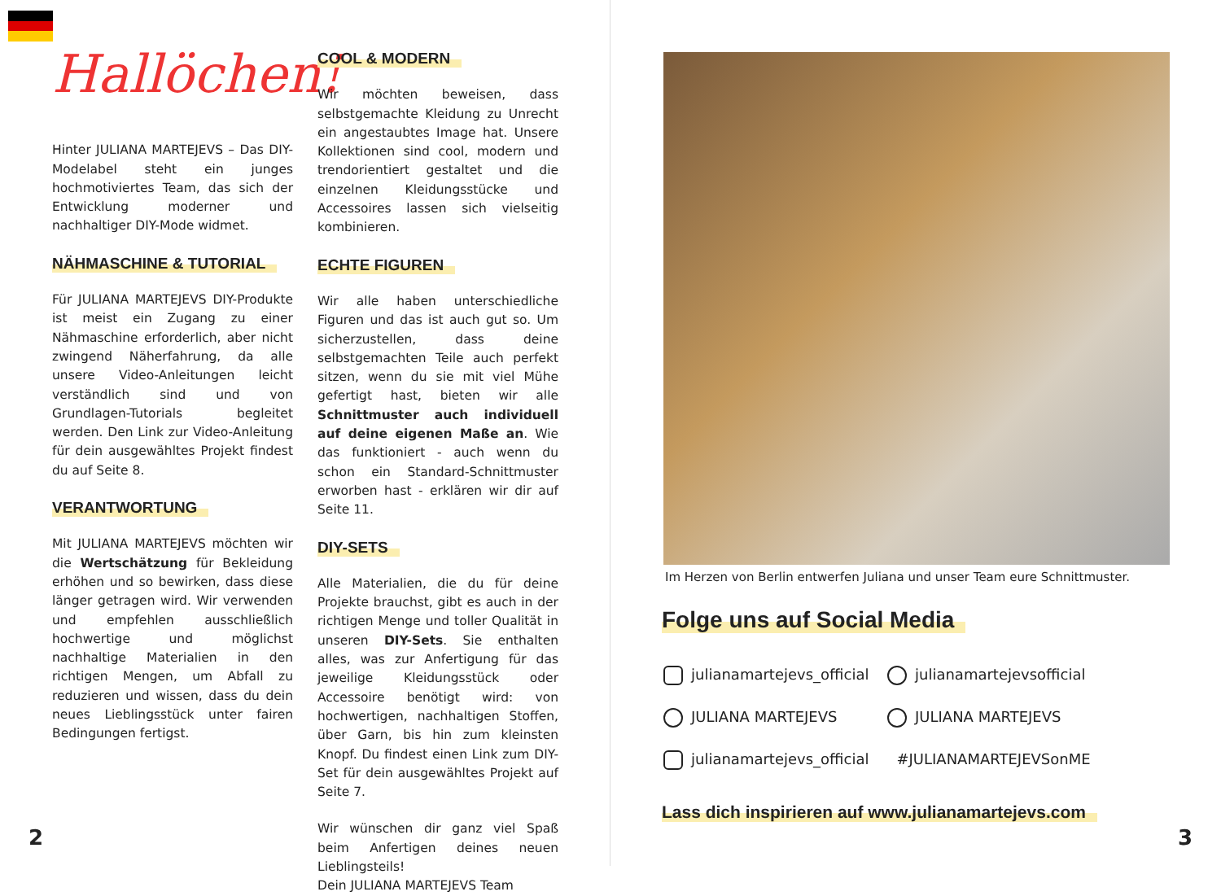Hallöchen!
Hinter JULIANA MARTEJEVS – Das DIY-Modelabel steht ein junges hochmotiviertes Team, das sich der Entwicklung moderner und nachhaltiger DIY-Mode widmet.
NÄHMASCHINE & TUTORIAL
Für JULIANA MARTEJEVS DIY-Produkte ist meist ein Zugang zu einer Nähmaschine erforderlich, aber nicht zwingend Näherfahrung, da alle unsere Video-Anleitungen leicht verständlich sind und von Grundlagen-Tutorials begleitet werden. Den Link zur Video-Anleitung für dein ausgewähltes Projekt findest du auf Seite 8.
VERANTWORTUNG
Mit JULIANA MARTEJEVS möchten wir die Wertschätzung für Bekleidung erhöhen und so bewirken, dass diese länger getragen wird. Wir verwenden und empfehlen ausschließlich hochwertige und möglichst nachhaltige Materialien in den richtigen Mengen, um Abfall zu reduzieren und wissen, dass du dein neues Lieblingsstück unter fairen Bedingungen fertigst.
COOL & MODERN
Wir möchten beweisen, dass selbstgemachte Kleidung zu Unrecht ein angestaubtes Image hat. Unsere Kollektionen sind cool, modern und trendorientiert gestaltet und die einzelnen Kleidungsstücke und Accessoires lassen sich vielseitig kombinieren.
ECHTE FIGUREN
Wir alle haben unterschiedliche Figuren und das ist auch gut so. Um sicherzustellen, dass deine selbstgemachten Teile auch perfekt sitzen, wenn du sie mit viel Mühe gefertigt hast, bieten wir alle Schnittmuster auch individuell auf deine eigenen Maße an. Wie das funktioniert - auch wenn du schon ein Standard-Schnittmuster erworben hast - erklären wir dir auf Seite 11.
DIY-SETS
Alle Materialien, die du für deine Projekte brauchst, gibt es auch in der richtigen Menge und toller Qualität in unseren DIY-Sets. Sie enthalten alles, was zur Anfertigung für das jeweilige Kleidungsstück oder Accessoire benötigt wird: von hochwertigen, nachhaltigen Stoffen, über Garn, bis hin zum kleinsten Knopf. Du findest einen Link zum DIY-Set für dein ausgewähltes Projekt auf Seite 7.
Wir wünschen dir ganz viel Spaß beim Anfertigen deines neuen Lieblingsteils!
Dein JULIANA MARTEJEVS Team
2
Im Herzen von Berlin entwerfen Juliana und unser Team eure Schnittmuster.
Folge uns auf Social Media
julianamartejevs_official
julianamartejevsofficial
JULIANA MARTEJEVS
JULIANA MARTEJEVS
julianamartejevs_official
#JULIANAMARTEJEVSonME
Lass dich inspirieren auf www.julianamartejevs.com
3